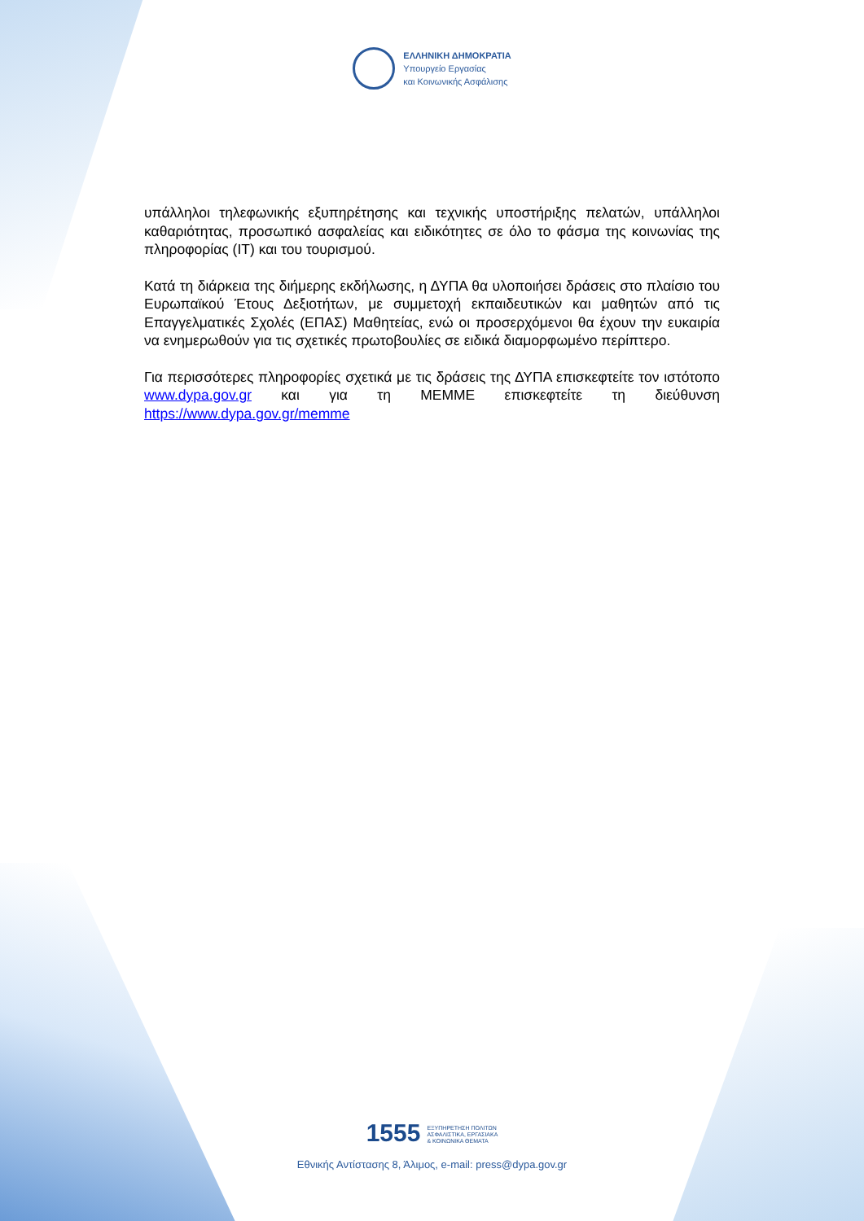ΕΛΛΗΝΙΚΗ ΔΗΜΟΚΡΑΤΙΑ
Υπουργείο Εργασίας
και Κοινωνικής Ασφάλισης
υπάλληλοι τηλεφωνικής εξυπηρέτησης και τεχνικής υποστήριξης πελατών, υπάλληλοι καθαριότητας, προσωπικό ασφαλείας και ειδικότητες σε όλο το φάσμα της κοινωνίας της πληροφορίας (IT) και του τουρισμού.
Κατά τη διάρκεια της διήμερης εκδήλωσης, η ΔΥΠΑ θα υλοποιήσει δράσεις στο πλαίσιο του Ευρωπαϊκού Έτους Δεξιοτήτων, με συμμετοχή εκπαιδευτικών και μαθητών από τις Επαγγελματικές Σχολές (ΕΠΑΣ) Μαθητείας, ενώ οι προσερχόμενοι θα έχουν την ευκαιρία να ενημερωθούν για τις σχετικές πρωτοβουλίες σε ειδικά διαμορφωμένο περίπτερο.
Για περισσότερες πληροφορίες σχετικά με τις δράσεις της ΔΥΠΑ επισκεφτείτε τον ιστότοπο www.dypa.gov.gr και για τη ΜΕΜΜΕ επισκεφτείτε τη διεύθυνση https://www.dypa.gov.gr/memme
1555 ΕΞΥΠΗΡΕΤΗΣΗ ΠΟΛΙΤΩΝ
ΑΣΦΑΛΙΣΤΙΚΑ, ΕΡΓΑΣΙΑΚΑ
& ΚΟΙΝΩΝΙΚΑ ΘΕΜΑΤΑ
Εθνικής Αντίστασης 8, Άλιμος, e-mail: press@dypa.gov.gr